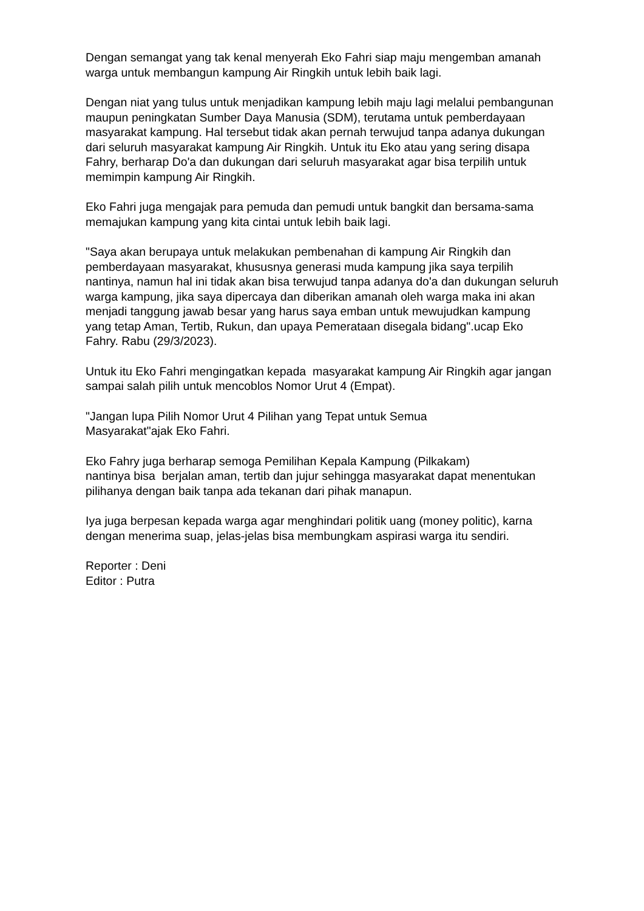Dengan semangat yang tak kenal menyerah Eko Fahri siap maju mengemban amanah warga untuk membangun kampung Air Ringkih untuk lebih baik lagi.
Dengan niat yang tulus untuk menjadikan kampung lebih maju lagi melalui pembangunan maupun peningkatan Sumber Daya Manusia (SDM), terutama untuk pemberdayaan masyarakat kampung. Hal tersebut tidak akan pernah terwujud tanpa adanya dukungan dari seluruh masyarakat kampung Air Ringkih. Untuk itu Eko atau yang sering disapa Fahry, berharap Do'a dan dukungan dari seluruh masyarakat agar bisa terpilih untuk memimpin kampung Air Ringkih.
Eko Fahri juga mengajak para pemuda dan pemudi untuk bangkit dan bersama-sama memajukan kampung yang kita cintai untuk lebih baik lagi.
"Saya akan berupaya untuk melakukan pembenahan di kampung Air Ringkih dan pemberdayaan masyarakat, khususnya generasi muda kampung jika saya terpilih nantinya, namun hal ini tidak akan bisa terwujud tanpa adanya do'a dan dukungan seluruh warga kampung, jika saya dipercaya dan diberikan amanah oleh warga maka ini akan menjadi tanggung jawab besar yang harus saya emban untuk mewujudkan kampung yang tetap Aman, Tertib, Rukun, dan upaya Pemeratаan disegala bidang".ucap Eko Fahry. Rabu (29/3/2023).
Untuk itu Eko Fahri mengingatkan kepada masyarakat kampung Air Ringkih agar jangan sampai salah pilih untuk mencoblos Nomor Urut 4 (Empat).
"Jangan lupa Pilih Nomor Urut 4 Pilihan yang Tepat untuk Semua
Masyarakat"ajak Eko Fahri.
Eko Fahry juga berharap semoga Pemilihan Kepala Kampung (Pilkakam)
nantinya bisa berjalan aman, tertib dan jujur sehingga masyarakat dapat menentukan pilihanya dengan baik tanpa ada tekanan dari pihak manapun.
Iya juga berpesan kepada warga agar menghindari politik uang (money politic), karna dengan menerima suap, jelas-jelas bisa membungkam aspirasi warga itu sendiri.
Reporter : Deni
Editor : Putra